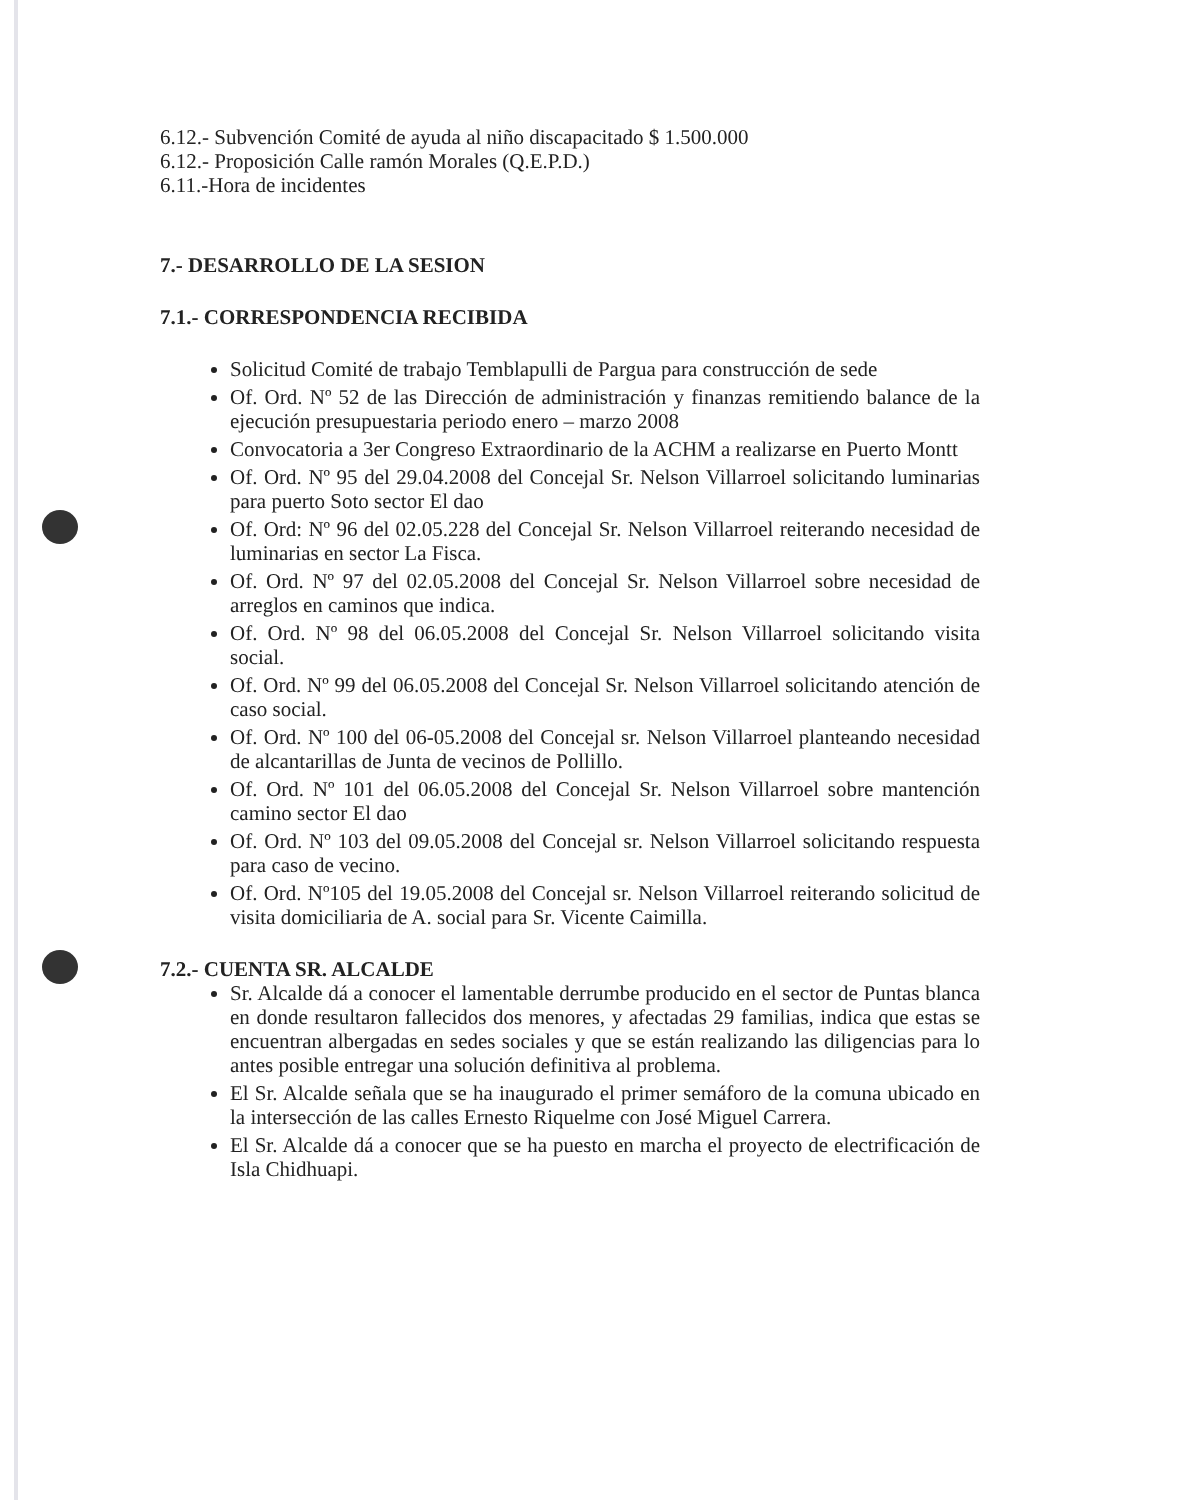6.12.- Subvención Comité de ayuda al niño discapacitado $ 1.500.000
6.12.- Proposición Calle ramón Morales (Q.E.P.D.)
6.11.-Hora de incidentes
7.- DESARROLLO DE LA SESION
7.1.- CORRESPONDENCIA RECIBIDA
Solicitud Comité de trabajo Temblapulli de Pargua para construcción de sede
Of. Ord. Nº 52 de las Dirección de administración y finanzas remitiendo balance de la ejecución presupuestaria periodo enero – marzo 2008
Convocatoria a 3er Congreso Extraordinario de la ACHM a realizarse en Puerto Montt
Of. Ord. Nº 95 del 29.04.2008 del Concejal Sr. Nelson Villarroel solicitando luminarias para puerto Soto sector El dao
Of. Ord: Nº 96 del 02.05.228 del Concejal Sr. Nelson Villarroel reiterando necesidad de luminarias en sector La Fisca.
Of. Ord. Nº 97 del 02.05.2008 del Concejal Sr. Nelson Villarroel sobre necesidad de arreglos en caminos que indica.
Of. Ord. Nº 98 del 06.05.2008 del Concejal Sr. Nelson Villarroel solicitando visita social.
Of. Ord. Nº 99 del 06.05.2008 del Concejal Sr. Nelson Villarroel solicitando atención de caso social.
Of. Ord. Nº 100 del 06-05.2008 del Concejal sr. Nelson Villarroel planteando necesidad de alcantarillas de Junta de vecinos de Pollillo.
Of. Ord. Nº 101 del 06.05.2008 del Concejal Sr. Nelson Villarroel sobre mantención camino sector El dao
Of. Ord. Nº 103 del 09.05.2008 del Concejal sr. Nelson Villarroel solicitando respuesta para caso de vecino.
Of. Ord. Nº105 del 19.05.2008 del Concejal sr. Nelson Villarroel reiterando solicitud de visita domiciliaria de A. social para Sr. Vicente Caimilla.
7.2.- CUENTA SR. ALCALDE
Sr. Alcalde dá a conocer el lamentable derrumbe producido en el sector de Puntas blanca en donde resultaron fallecidos dos menores, y afectadas 29 familias, indica que estas se encuentran albergadas en sedes sociales y que se están realizando las diligencias para lo antes posible entregar una solución definitiva al problema.
El Sr. Alcalde señala que se ha inaugurado el primer semáforo de la comuna ubicado en la intersección de las calles Ernesto Riquelme con José Miguel Carrera.
El Sr. Alcalde dá a conocer que se ha puesto en marcha el proyecto de electrificación de Isla Chidhuapi.